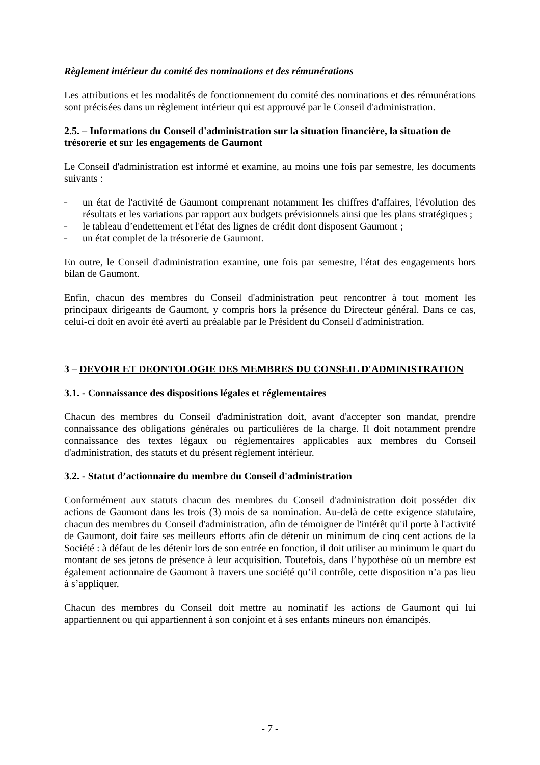Règlement intérieur du comité des nominations et des rémunérations
Les attributions et les modalités de fonctionnement du comité des nominations et des rémunérations sont précisées dans un règlement intérieur qui est approuvé par le Conseil d'administration.
2.5. – Informations du Conseil d'administration sur la situation financière, la situation de trésorerie et sur les engagements de Gaumont
Le Conseil d'administration est informé et examine, au moins une fois par semestre, les documents suivants :
– un état de l'activité de Gaumont comprenant notamment les chiffres d'affaires, l'évolution des résultats et les variations par rapport aux budgets prévisionnels ainsi que les plans stratégiques ;
– le tableau d’endettement et l'état des lignes de crédit dont disposent Gaumont ;
– un état complet de la trésorerie de Gaumont.
En outre, le Conseil d'administration examine, une fois par semestre, l'état des engagements hors bilan de Gaumont.
Enfin, chacun des membres du Conseil d'administration peut rencontrer à tout moment les principaux dirigeants de Gaumont, y compris hors la présence du Directeur général. Dans ce cas, celui-ci doit en avoir été averti au préalable par le Président du Conseil d'administration.
3 – DEVOIR ET DEONTOLOGIE DES MEMBRES DU CONSEIL D'ADMINISTRATION
3.1. - Connaissance des dispositions légales et réglementaires
Chacun des membres du Conseil d'administration doit, avant d'accepter son mandat, prendre connaissance des obligations générales ou particulières de la charge. Il doit notamment prendre connaissance des textes légaux ou réglementaires applicables aux membres du Conseil d'administration, des statuts et du présent règlement intérieur.
3.2. - Statut d’actionnaire du membre du Conseil d'administration
Conformément aux statuts chacun des membres du Conseil d'administration doit posséder dix actions de Gaumont dans les trois (3) mois de sa nomination. Au-delà de cette exigence statutaire, chacun des membres du Conseil d'administration, afin de témoigner de l'intérêt qu'il porte à l'activité de Gaumont, doit faire ses meilleurs efforts afin de détenir un minimum de cinq cent actions de la Société : à défaut de les détenir lors de son entrée en fonction, il doit utiliser au minimum le quart du montant de ses jetons de présence à leur acquisition. Toutefois, dans l’hypothèse où un membre est également actionnaire de Gaumont à travers une société qu’il contrôle, cette disposition n’a pas lieu à s’appliquer.
Chacun des membres du Conseil doit mettre au nominatif les actions de Gaumont qui lui appartiennent ou qui appartiennent à son conjoint et à ses enfants mineurs non émancipés.
- 7 -